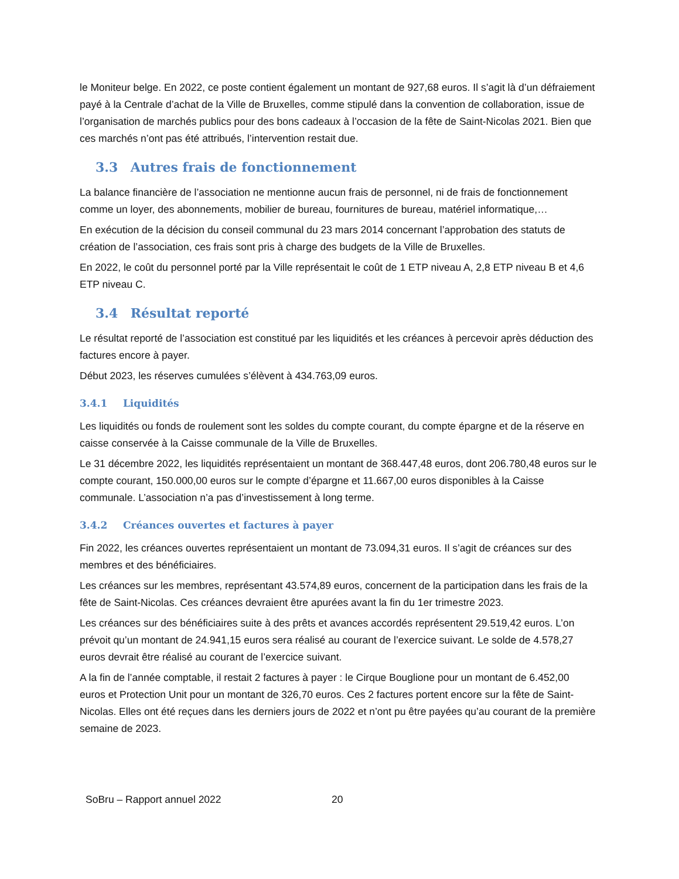le Moniteur belge. En 2022, ce poste contient également un montant de 927,68 euros. Il s’agit là d’un défraiement payé à la Centrale d’achat de la Ville de Bruxelles, comme stipulé dans la convention de collaboration, issue de l’organisation de marchés publics pour des bons cadeaux à l’occasion de la fête de Saint-Nicolas 2021. Bien que ces marchés n’ont pas été attribués, l’intervention restait due.
3.3 Autres frais de fonctionnement
La balance financière de l’association ne mentionne aucun frais de personnel, ni de frais de fonctionnement comme un loyer, des abonnements, mobilier de bureau, fournitures de bureau, matériel informatique,…
En exécution de la décision du conseil communal du 23 mars 2014 concernant l’approbation des statuts de création de l’association, ces frais sont pris à charge des budgets de la Ville de Bruxelles.
En 2022, le coût du personnel porté par la Ville représentait le coût de 1 ETP niveau A, 2,8 ETP niveau B et 4,6 ETP niveau C.
3.4 Résultat reporté
Le résultat reporté de l’association est constitué par les liquidités et les créances à percevoir après déduction des factures encore à payer.
Début 2023, les réserves cumulées s’élèvent à 434.763,09 euros.
3.4.1 Liquidités
Les liquidités ou fonds de roulement sont les soldes du compte courant, du compte épargne et de la réserve en caisse conservée à la Caisse communale de la Ville de Bruxelles.
Le 31 décembre 2022, les liquidités représentaient un montant de 368.447,48 euros, dont 206.780,48 euros sur le compte courant, 150.000,00 euros sur le compte d’épargne et 11.667,00 euros disponibles à la Caisse communale. L’association n’a pas d’investissement à long terme.
3.4.2 Créances ouvertes et factures à payer
Fin 2022, les créances ouvertes représentaient un montant de 73.094,31 euros. Il s’agit de créances sur des membres et des bénéficiaires.
Les créances sur les membres, représentant 43.574,89 euros, concernent de la participation dans les frais de la fête de Saint-Nicolas. Ces créances devraient être apurées avant la fin du 1er trimestre 2023.
Les créances sur des bénéficiaires suite à des prêts et avances accordés représentent 29.519,42 euros. L’on prévoit qu’un montant de 24.941,15 euros sera réalisé au courant de l’exercice suivant. Le solde de 4.578,27 euros devrait être réalisé au courant de l’exercice suivant.
A la fin de l’année comptable, il restait 2 factures à payer : le Cirque Bouglione pour un montant de 6.452,00 euros et Protection Unit pour un montant de 326,70 euros. Ces 2 factures portent encore sur la fête de Saint-Nicolas. Elles ont été reçues dans les derniers jours de 2022 et n’ont pu être payées qu’au courant de la première semaine de 2023.
SoBru – Rapport annuel 2022 20